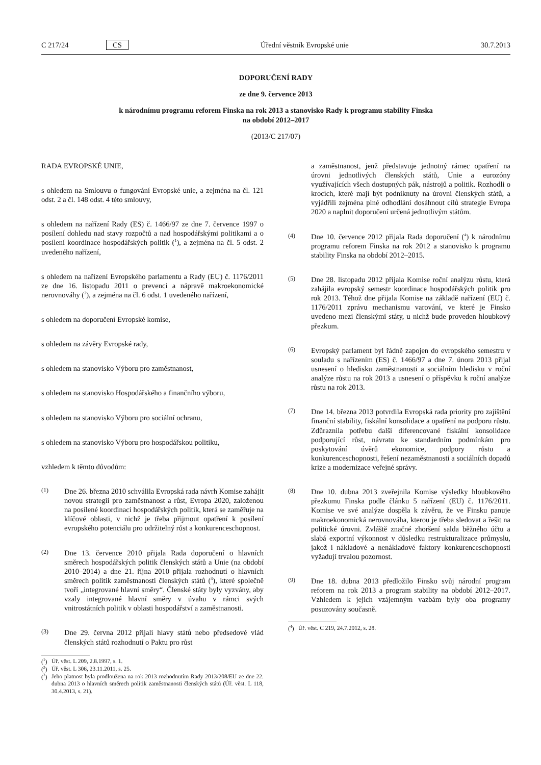C 217/24 CS Úřední věstník Evropské unie 30.7.2013
DOPORUČENÍ RADY
ze dne 9. července 2013
k národnímu programu reforem Finska na rok 2013 a stanovisko Rady k programu stability Finska
na období 2012–2017
(2013/C 217/07)
RADA EVROPSKÉ UNIE,
s ohledem na Smlouvu o fungování Evropské unie, a zejména na čl. 121 odst. 2 a čl. 148 odst. 4 této smlouvy,
s ohledem na nařízení Rady (ES) č. 1466/97 ze dne 7. července 1997 o posílení dohledu nad stavy rozpočtů a nad hospodářskými politikami a o posílení koordinace hospodářských politik (<sup>1</sup>), a zejména na čl. 5 odst. 2 uvedeného nařízení,
s ohledem na nařízení Evropského parlamentu a Rady (EU) č. 1176/2011 ze dne 16. listopadu 2011 o prevenci a nápravě makroekonomické nerovnováhy (<sup>2</sup>), a zejména na čl. 6 odst. 1 uvedeného nařízení,
s ohledem na doporučení Evropské komise,
s ohledem na závěry Evropské rady,
s ohledem na stanovisko Výboru pro zaměstnanost,
s ohledem na stanovisko Hospodářského a finančního výboru,
s ohledem na stanovisko Výboru pro sociální ochranu,
s ohledem na stanovisko Výboru pro hospodářskou politiku,
vzhledem k těmto důvodům:
(1) Dne 26. března 2010 schválila Evropská rada návrh Komise zahájit novou strategii pro zaměstnanost a růst, Evropa 2020, založenou na posílené koordinaci hospodářských politik, která se zaměřuje na klíčové oblasti, v nichž je třeba přijmout opatření k posílení evropského potenciálu pro udržitelný růst a konkurenceschopnost.
(2) Dne 13. července 2010 přijala Rada doporučení o hlavních směrech hospodářských politik členských států a Unie (na období 2010–2014) a dne 21. října 2010 přijala rozhodnutí o hlavních směrech politik zaměstnanosti členských států (<sup>3</sup>), které společně tvoří „integrované hlavní směry“. Členské státy byly vyzvány, aby vzaly integrované hlavní směry v úvahu v rámci svých vnitrostátních politik v oblasti hospodářství a zaměstnanosti.
(3) Dne 29. června 2012 přijali hlavy států nebo předsedové vlád členských států rozhodnutí o Paktu pro růst
(<sup>1</sup>) Úř. věst. L 209, 2.8.1997, s. 1.
(<sup>2</sup>) Úř. věst. L 306, 23.11.2011, s. 25.
(<sup>3</sup>) Jeho platnost byla prodloužena na rok 2013 rozhodnutím Rady 2013/208/EU ze dne 22. dubna 2013 o hlavních směrech politik zaměstnanosti členských států (Úř. věst. L 118, 30.4.2013, s. 21).
a zaměstnanost, jenž představuje jednotný rámec opatření na úrovni jednotlivých členských států, Unie a eurozóny využívajících všech dostupných pák, nástrojů a politik. Rozhodli o krocích, které mají být podniknuty na úrovni členských států, a vyjádřili zejména plné odhodlání dosáhnout cílů strategie Evropa 2020 a naplnit doporučení určená jednotlivým státům.
(4) Dne 10. července 2012 přijala Rada doporučení (<sup>4</sup>) k národnímu programu reforem Finska na rok 2012 a stanovisko k programu stability Finska na období 2012–2015.
(5) Dne 28. listopadu 2012 přijala Komise roční analýzu růstu, která zahájila evropský semestr koordinace hospodářských politik pro rok 2013. Téhož dne přijala Komise na základě nařízení (EU) č. 1176/2011 zprávu mechanismu varování, ve které je Finsko uvedeno mezi členskými státy, u nichž bude proveden hloubkový přezkum.
(6) Evropský parlament byl řádně zapojen do evropského semestru v souladu s nařízením (ES) č. 1466/97 a dne 7. února 2013 přijal usnesení o hledisku zaměstnanosti a sociálním hledisku v roční analýze růstu na rok 2013 a usnesení o příspěvku k roční analýze růstu na rok 2013.
(7) Dne 14. března 2013 potvrdila Evropská rada priority pro zajištění finanční stability, fiskální konsolidace a opatření na podporu růstu. Zdůraznila potřebu další diferencované fiskální konsolidace podporující růst, návratu ke standardním podmínkám pro poskytování úvěrů ekonomice, podpory růstu a konkurenceschopnosti, řešení nezaměstnanosti a sociálních dopadů krize a modernizace veřejné správy.
(8) Dne 10. dubna 2013 zveřejnila Komise výsledky hloubkového přezkumu Finska podle článku 5 nařízení (EU) č. 1176/2011. Komise ve své analýze dospěla k závěru, že ve Finsku panuje makroekonomická nerovnováha, kterou je třeba sledovat a řešit na politické úrovni. Zvláště značné zhoršení salda běžného účtu a slabá exportní výkonnost v důsledku restrukturalizace průmyslu, jakož i nákladové a nenákladové faktory konkurenceschopnosti vyžadují trvalou pozornost.
(9) Dne 18. dubna 2013 předložilo Finsko svůj národní program reforem na rok 2013 a program stability na období 2012–2017. Vzhledem k jejich vzájemným vazbám byly oba programy posuzovány současně.
(<sup>4</sup>) Úř. věst. C 219, 24.7.2012, s. 28.